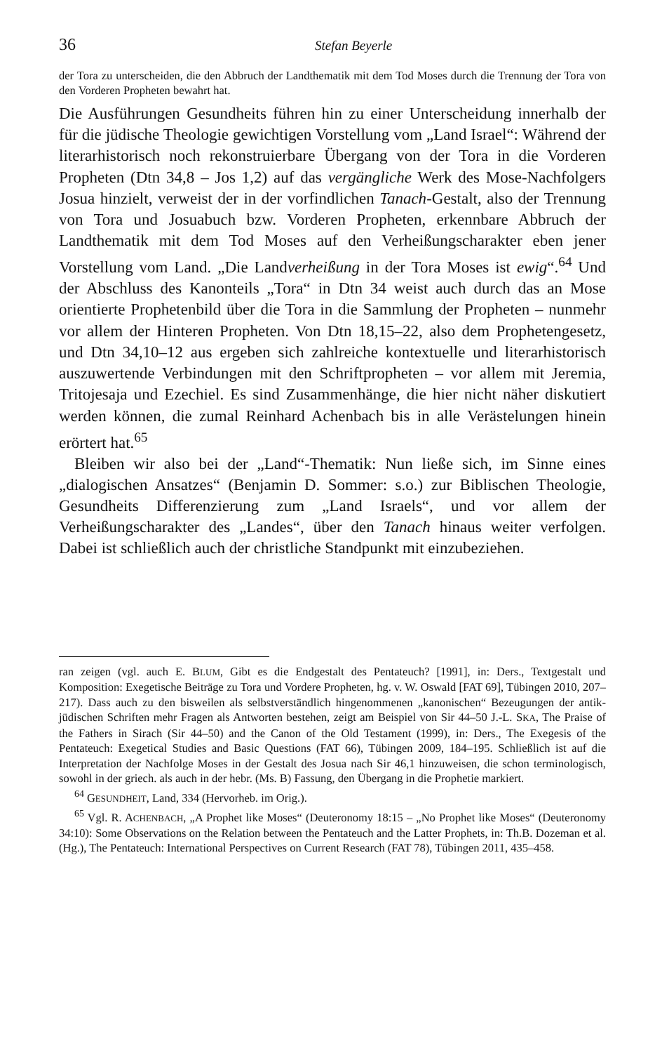36 Stefan Beyerle
der Tora zu unterscheiden, die den Abbruch der Landthematik mit dem Tod Moses durch die Trennung der Tora von den Vorderen Propheten bewahrt hat.
Die Ausführungen Gesundheits führen hin zu einer Unterscheidung innerhalb der für die jüdische Theologie gewichtigen Vorstellung vom „Land Israel“: Während der literarhistorisch noch rekonstruierbare Übergang von der Tora in die Vorderen Propheten (Dtn 34,8 – Jos 1,2) auf das vergängliche Werk des Mose-Nachfolgers Josua hinzielt, verweist der in der vorfindlichen Tanach-Gestalt, also der Trennung von Tora und Josuabuch bzw. Vorderen Propheten, erkennbare Abbruch der Landthematik mit dem Tod Moses auf den Verheißungscharakter eben jener Vorstellung vom Land. „Die Landverheißung in der Tora Moses ist ewig“.<sup>64</sup> Und der Abschluss des Kanonteils „Tora“ in Dtn 34 weist auch durch das an Mose orientierte Prophetenbild über die Tora in die Sammlung der Propheten – nunmehr vor allem der Hinteren Propheten. Von Dtn 18,15–22, also dem Prophetengesetz, und Dtn 34,10–12 aus ergeben sich zahlreiche kontextuelle und literarhistorisch auszuwertende Verbindungen mit den Schriftpropheten – vor allem mit Jeremia, Tritojesaja und Ezechiel. Es sind Zusammenhänge, die hier nicht näher diskutiert werden können, die zumal Reinhard Achenbach bis in alle Verästelungen hinein erörtert hat.<sup>65</sup>
Bleiben wir also bei der „Land“-Thematik: Nun ließe sich, im Sinne eines „dialogischen Ansatzes“ (Benjamin D. Sommer: s.o.) zur Biblischen Theologie, Gesundheits Differenzierung zum „Land Israels“, und vor allem der Verheißungscharakter des „Landes“, über den Tanach hinaus weiter verfolgen. Dabei ist schließlich auch der christliche Standpunkt mit einzubeziehen.
ran zeigen (vgl. auch E. BLUM, Gibt es die Endgestalt des Pentateuch? [1991], in: Ders., Textgestalt und Komposition: Exegetische Beiträge zu Tora und Vordere Propheten, hg. v. W. Oswald [FAT 69], Tübingen 2010, 207–217). Dass auch zu den bisweilen als selbstverständlich hingenommenen „kanonischen“ Bezeugungen der antik-jüdischen Schriften mehr Fragen als Antworten bestehen, zeigt am Beispiel von Sir 44–50 J.-L. SKA, The Praise of the Fathers in Sirach (Sir 44–50) and the Canon of the Old Testament (1999), in: Ders., The Exegesis of the Pentateuch: Exegetical Studies and Basic Questions (FAT 66), Tübingen 2009, 184–195. Schließlich ist auf die Interpretation der Nachfolge Moses in der Gestalt des Josua nach Sir 46,1 hinzuweisen, die schon terminologisch, sowohl in der griech. als auch in der hebr. (Ms. B) Fassung, den Übergang in die Prophetie markiert.
<sup>64</sup> GESUNDHEIT, Land, 334 (Hervorheb. im Orig.).
<sup>65</sup> Vgl. R. ACHENBACH, „A Prophet like Moses“ (Deuteronomy 18:15 – „No Prophet like Moses“ (Deuteronomy 34:10): Some Observations on the Relation between the Pentateuch and the Latter Prophets, in: Th.B. Dozeman et al. (Hg.), The Pentateuch: International Perspectives on Current Research (FAT 78), Tübingen 2011, 435–458.